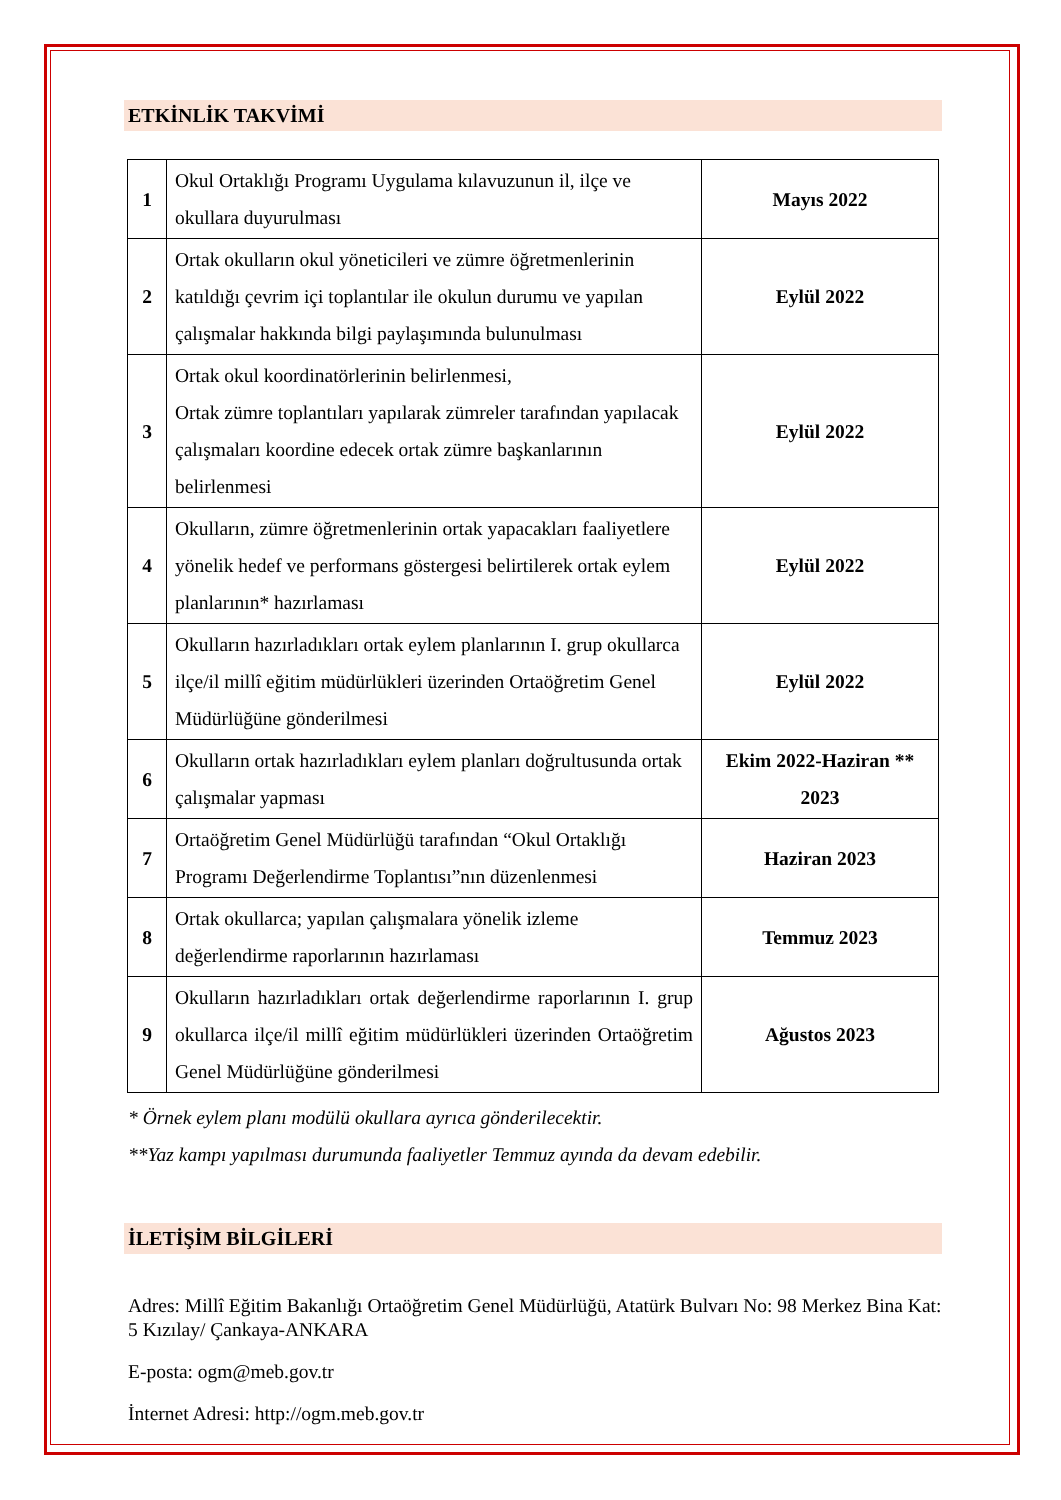ETKİNLİK TAKVİMİ
| 1 | Okul Ortaklığı Programı Uygulama kılavuzunun il, ilçe ve okullara duyurulması | Mayıs 2022 |
| 2 | Ortak okulların okul yöneticileri ve zümre öğretmenlerinin katıldığı çevrim içi toplantılar ile okulun durumu ve yapılan çalışmalar hakkında bilgi paylaşımında bulunulması | Eylül 2022 |
| 3 | Ortak okul koordinatörlerinin belirlenmesi, Ortak zümre toplantıları yapılarak zümreler tarafından yapılacak çalışmaları koordine edecek ortak zümre başkanlarının belirlenmesi | Eylül 2022 |
| 4 | Okulların, zümre öğretmenlerinin ortak yapacakları faaliyetlere yönelik hedef ve performans göstergesi belirtilerek ortak eylem planlarının* hazırlaması | Eylül 2022 |
| 5 | Okulların hazırladıkları ortak eylem planlarının I. grup okullarca ilçe/il millî eğitim müdürlükleri üzerinden Ortaöğretim Genel Müdürlüğüne gönderilmesi | Eylül 2022 |
| 6 | Okulların ortak hazırladıkları eylem planları doğrultusunda ortak çalışmalar yapması | Ekim 2022-Haziran ** 2023 |
| 7 | Ortaöğretim Genel Müdürlüğü tarafından “Okul Ortaklığı Programı Değerlendirme Toplantısı”nın düzenlenmesi | Haziran 2023 |
| 8 | Ortak okullarca; yapılan çalışmalara yönelik izleme değerlendirme raporlarının hazırlaması | Temmuz 2023 |
| 9 | Okulların hazırladıkları ortak değerlendirme raporlarının I. grup okullarca ilçe/il millî eğitim müdürlükleri üzerinden Ortaöğretim Genel Müdürlüğüne gönderilmesi | Ağustos 2023 |
* Örnek eylem planı modülü okullara ayrıca gönderilecektir.
**Yaz kampı yapılması durumunda faaliyetler Temmuz ayında da devam edebilir.
İLETİŞİM BİLGİLERİ
Adres: Millî Eğitim Bakanlığı Ortaöğretim Genel Müdürlüğü, Atatürk Bulvarı No: 98 Merkez Bina Kat: 5 Kızılay/ Çankaya-ANKARA
E-posta: ogm@meb.gov.tr
İnternet Adresi: http://ogm.meb.gov.tr